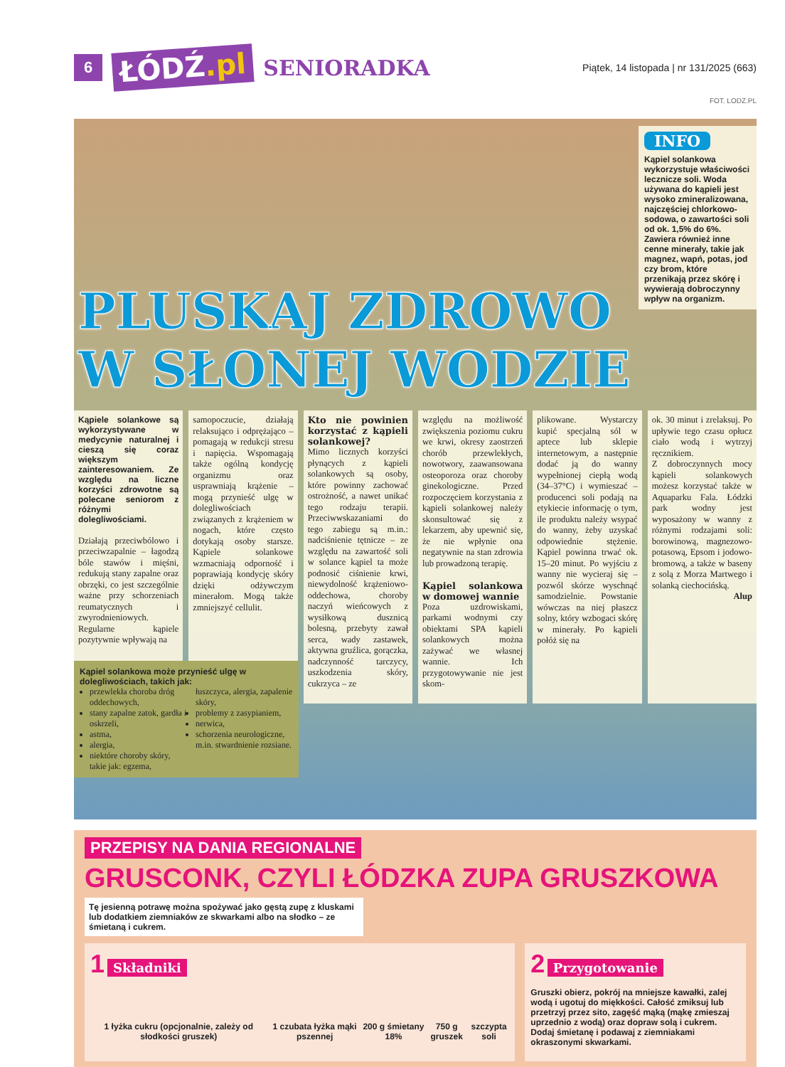6
ŁÓDŹ.pl
SENIORADKA
Piątek, 14 listopada | nr 131/2025 (663)
FOT. LODZ.PL
INFO
Kąpiel solankowa wykorzystuje właściwości lecznicze soli. Woda używana do kąpieli jest wysoko zmineralizowana, najczęściej chlorkowo-sodowa, o zawartości soli od ok. 1,5% do 6%. Zawiera również inne cenne minerały, takie jak magnez, wapń, potas, jod czy brom, które przenikają przez skórę i wywierają dobroczynny wpływ na organizm.
PLUSKAJ ZDROWO
W SŁONEJ WODZIE
Kąpiele solankowe są wykorzystywane w medycynie naturalnej i cieszą się coraz większym zainteresowaniem. Ze względu na liczne korzyści zdrowotne są polecane seniorom z różnymi dolegliwościami.
Działają przeciwbólowo i przeciwzapalnie – łagodzą bóle stawów i mięśni, redukują stany zapalne oraz obrzęki, co jest szczególnie ważne przy schorzeniach reumatycznych i zwyrodnieniowych. Regularne kąpiele pozytywnie wpływają na
samopoczucie, działają relaksująco i odprężająco – pomagają w redukcji stresu i napięcia. Wspomagają także ogólną kondycję organizmu oraz usprawniają krążenie – mogą przynieść ulgę w dolegliwościach związanych z krążeniem w nogach, które często dotykają osoby starsze. Kąpiele solankowe wzmacniają odporność i poprawiają kondycję skóry dzięki odżywczym minerałom. Mogą także zmniejszyć cellulit.
Kto nie powinien korzystać z kąpieli solankowej?
Mimo licznych korzyści płynących z kąpieli solankowych są osoby, które powinny zachować ostrożność, a nawet unikać tego rodzaju terapii. Przeciwwskazaniami do tego zabiegu są m.in.: nadciśnienie tętnicze – ze względu na zawartość soli w solance kąpiel ta może podnosić ciśnienie krwi, niewydolność krążeniowo-oddechowa, choroby naczyń wieńcowych z wysiłkową dusznicą bolesną, przebyty zawał serca, wady zastawek, aktywna gruźlica, gorączka, nadczynność tarczycy, uszkodzenia skóry, cukrzyca – ze
względu na możliwość zwiększenia poziomu cukru we krwi, okresy zaostrzeń chorób przewlekłych, nowotwory, zaawansowana osteoporoza oraz choroby ginekologiczne. Przed rozpoczęciem korzystania z kąpieli solankowej należy skonsultować się z lekarzem, aby upewnić się, że nie wpłynie ona negatywnie na stan zdrowia lub prowadzoną terapię.
Kąpiel solankowa w domowej wannie
Poza uzdrowiskami, parkami wodnymi czy obiektami SPA kąpieli solankowych można zażywać we własnej wannie. Ich przygotowywanie nie jest skom-
plikowane. Wystarczy kupić specjalną sól w aptece lub sklepie internetowym, a następnie dodać ją do wanny wypełnionej ciepłą wodą (34–37°C) i wymieszać – producenci soli podają na etykiecie informację o tym, ile produktu należy wsypać do wanny, żeby uzyskać odpowiednie stężenie. Kąpiel powinna trwać ok. 15–20 minut. Po wyjściu z wanny nie wycieraj się – pozwól skórze wyschnąć samodzielnie. Powstanie wówczas na niej płaszcz solny, który wzbogaci skórę w minerały. Po kąpieli połóż się na
ok. 30 minut i zrelaksuj. Po upływie tego czasu opłucz ciało wodą i wytrzyj ręcznikiem.
Z dobroczynnych mocy kąpieli solankowych możesz korzystać także w Aquaparku Fala. Łódzki park wodny jest wyposażony w wanny z różnymi rodzajami soli: borowinową, magnezowo-potasową, Epsom i jodowo-bromową, a także w baseny z solą z Morza Martwego i solanką ciechocińską.
Alup
Kąpiel solankowa może przynieść ulgę w dolegliwościach, takich jak:
przewlekła choroba dróg oddechowych,
stany zapalne zatok, gardła i oskrzeli,
astma,
alergia,
niektóre choroby skóry, takie jak: egzema, łuszczyca, alergia, zapalenie skóry,
problemy z zasypianiem,
nerwica,
schorzenia neurologiczne, m.in. stwardnienie rozsiane.
PRZEPISY NA DANIA REGIONALNE
GRUSCONK, CZYLI ŁÓDZKA ZUPA GRUSZKOWA
Tę jesienną potrawę można spożywać jako gęstą zupę z kluskami lub dodatkiem ziemniaków ze skwarkami albo na słodko – ze śmietaną i cukrem.
1 Składniki
1 łyżka cukru (opcjonalnie, zależy od słodkości gruszek)
1 czubata łyżka mąki pszennej 200 g śmietany 18% 750 g gruszek szczypta soli
2 Przygotowanie
Gruszki obierz, pokrój na mniejsze kawałki, zalej wodą i ugotuj do miękkości. Całość zmiksuj lub przetrzyj przez sito, zagęść mąką (mąkę zmieszaj uprzednio z wodą) oraz dopraw solą i cukrem. Dodaj śmietanę i podawaj z ziemniakami okraszonymi skwarkami.